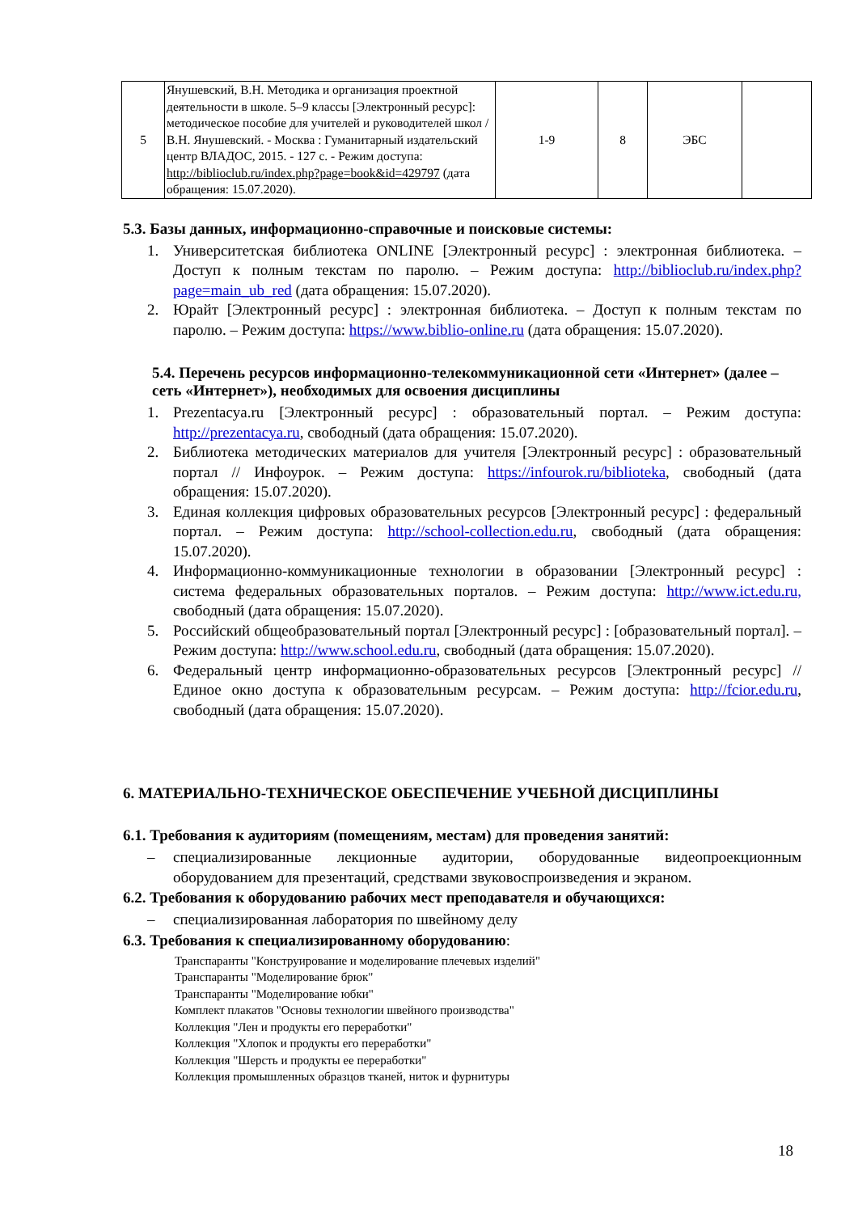| 5 | Янушевский, В.Н. Методика и организация проектной деятельности в школе. 5–9 классы [Электронный ресурс]: методическое пособие для учителей и руководителей школ / В.Н. Янушевский. - Москва : Гуманитарный издательский центр ВЛАДОС, 2015. - 127 с. - Режим доступа: http://biblioclub.ru/index.php?page=book&id=429797 (дата обращения: 15.07.2020). | 1-9 | 8 | ЭБС | |
5.3. Базы данных, информационно-справочные и поисковые системы:
1. Университетская библиотека ONLINE [Электронный ресурс] : электронная библиотека. – Доступ к полным текстам по паролю. – Режим доступа: http://biblioclub.ru/index.php?page=main_ub_red (дата обращения: 15.07.2020).
2. Юрайт [Электронный ресурс] : электронная библиотека. – Доступ к полным текстам по паролю. – Режим доступа: https://www.biblio-online.ru (дата обращения: 15.07.2020).
5.4. Перечень ресурсов информационно-телекоммуникационной сети «Интернет» (далее – сеть «Интернет»), необходимых для освоения дисциплины
1. Prezentacya.ru [Электронный ресурс] : образовательный портал. – Режим доступа: http://prezentacya.ru, свободный (дата обращения: 15.07.2020).
2. Библиотека методических материалов для учителя [Электронный ресурс] : образовательный портал // Инфоурок. – Режим доступа: https://infourok.ru/biblioteka, свободный (дата обращения: 15.07.2020).
3. Единая коллекция цифровых образовательных ресурсов [Электронный ресурс] : федеральный портал. – Режим доступа: http://school-collection.edu.ru, свободный (дата обращения: 15.07.2020).
4. Информационно-коммуникационные технологии в образовании [Электронный ресурс] : система федеральных образовательных порталов. – Режим доступа: http://www.ict.edu.ru, свободный (дата обращения: 15.07.2020).
5. Российский общеобразовательный портал [Электронный ресурс] : [образовательный портал]. – Режим доступа: http://www.school.edu.ru, свободный (дата обращения: 15.07.2020).
6. Федеральный центр информационно-образовательных ресурсов [Электронный ресурс] // Единое окно доступа к образовательным ресурсам. – Режим доступа: http://fcior.edu.ru, свободный (дата обращения: 15.07.2020).
6. МАТЕРИАЛЬНО-ТЕХНИЧЕСКОЕ ОБЕСПЕЧЕНИЕ УЧЕБНОЙ ДИСЦИПЛИНЫ
6.1. Требования к аудиториям (помещениям, местам) для проведения занятий:
– специализированные лекционные аудитории, оборудованные видеопроекционным оборудованием для презентаций, средствами звуковоспроизведения и экраном.
6.2. Требования к оборудованию рабочих мест преподавателя и обучающихся:
– специализированная лаборатория по швейному делу
6.3. Требования к специализированному оборудованию:
Транспаранты "Конструирование и моделирование плечевых изделий"
Транспаранты "Моделирование брюк"
Транспаранты "Моделирование юбки"
Комплект плакатов "Основы технологии швейного производства"
Коллекция "Лен и продукты его переработки"
Коллекция "Хлопок и продукты его переработки"
Коллекция "Шерсть и продукты ее переработки"
Коллекция промышленных образцов тканей, ниток и фурнитуры
18